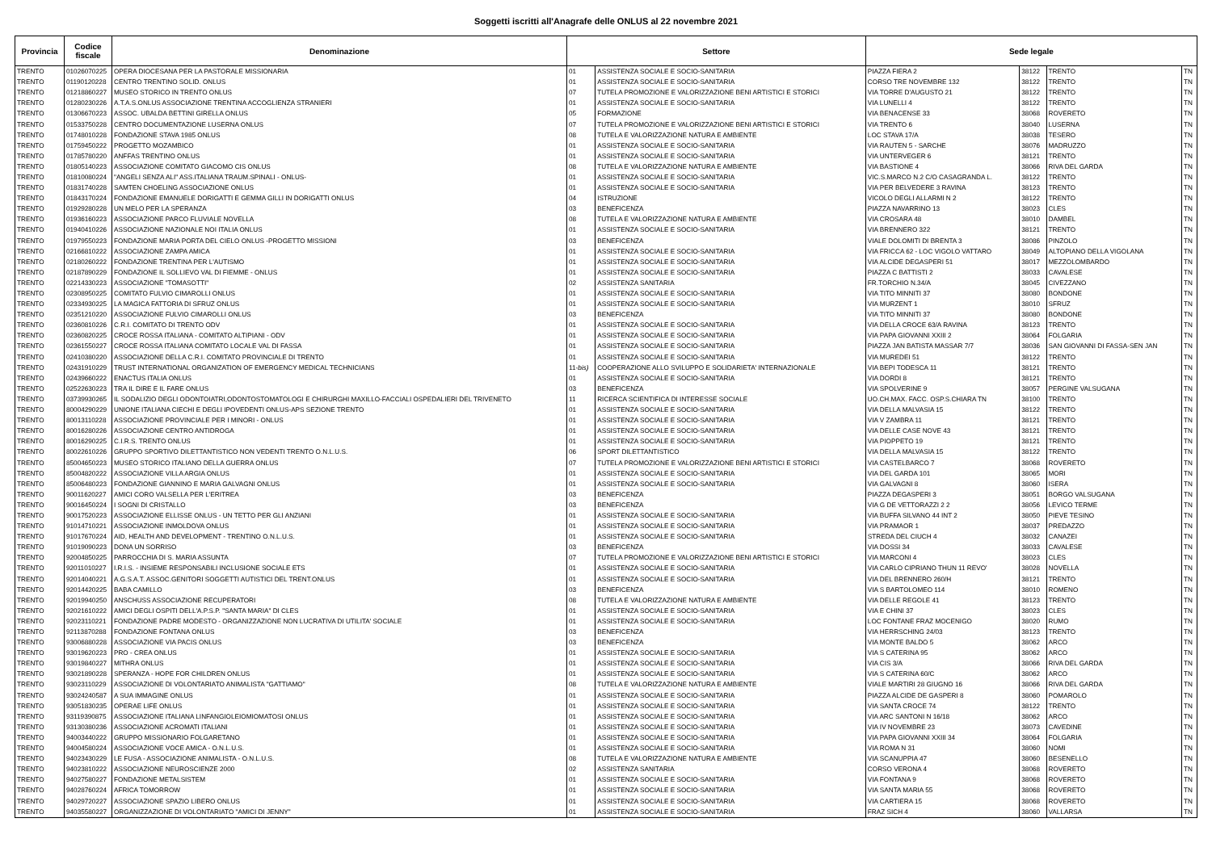Soggetti iscritti all'Anagrafe delle ONLUS al 22 novembre 2021
| Provincia | Codice fiscale | Denominazione | Settore | | Sede legale | | | |
| --- | --- | --- | --- | --- | --- | --- | --- | --- |
| TRENTO | 01026070225 | OPERA DIOCESANA PER LA PASTORALE MISSIONARIA | 01 | ASSISTENZA SOCIALE E SOCIO-SANITARIA | PIAZZA FIERA 2 | 38122 | TRENTO | TN |
| TRENTO | 01190120228 | CENTRO TRENTINO SOLID. ONLUS | 01 | ASSISTENZA SOCIALE E SOCIO-SANITARIA | CORSO TRE NOVEMBRE 132 | 38122 | TRENTO | TN |
| TRENTO | 01218860227 | MUSEO STORICO IN TRENTO ONLUS | 07 | TUTELA PROMOZIONE E VALORIZZAZIONE BENI ARTISTICI E STORICI | VIA TORRE D'AUGUSTO 21 | 38122 | TRENTO | TN |
| TRENTO | 01280230226 | A.T.A.S.ONLUS ASSOCIAZIONE TRENTINA ACCOGLIENZA STRANIERI | 01 | ASSISTENZA SOCIALE E SOCIO-SANITARIA | VIA LUNELLI 4 | 38122 | TRENTO | TN |
| TRENTO | 01306670223 | ASSOC. UBALDA BETTINI GIRELLA ONLUS | 05 | FORMAZIONE | VIA BENACENSE 33 | 38068 | ROVERETO | TN |
| TRENTO | 01533750228 | CENTRO DOCUMENTAZIONE LUSERNA ONLUS | 07 | TUTELA PROMOZIONE E VALORIZZAZIONE BENI ARTISTICI E STORICI | VIA TRENTO 6 | 38040 | LUSERNA | TN |
| TRENTO | 01748010228 | FONDAZIONE STAVA 1985 ONLUS | 08 | TUTELA E VALORIZZAZIONE NATURA E AMBIENTE | LOC STAVA 17/A | 38038 | TESERO | TN |
| TRENTO | 01759450222 | PROGETTO MOZAMBICO | 01 | ASSISTENZA SOCIALE E SOCIO-SANITARIA | VIA RAUTEN 5 - SARCHE | 38076 | MADRUZZO | TN |
| TRENTO | 01785780220 | ANFFAS TRENTINO ONLUS | 01 | ASSISTENZA SOCIALE E SOCIO-SANITARIA | VIA UNTERVEGER 6 | 38121 | TRENTO | TN |
| TRENTO | 01805140223 | ASSOCIAZIONE COMITATO GIACOMO CIS ONLUS | 08 | TUTELA E VALORIZZAZIONE NATURA E AMBIENTE | VIA BASTIONE 4 | 38066 | RIVA DEL GARDA | TN |
| TRENTO | 01810080224 | "ANGELI SENZA ALI" ASS.ITALIANA TRAUM.SPINALI - ONLUS- | 01 | ASSISTENZA SOCIALE E SOCIO-SANITARIA | VIC.S.MARCO N.2 C/O CASAGRANDA L. | 38122 | TRENTO | TN |
| TRENTO | 01831740228 | SAMTEN CHOELING ASSOCIAZIONE ONLUS | 01 | ASSISTENZA SOCIALE E SOCIO-SANITARIA | VIA PER BELVEDERE 3 RAVINA | 38123 | TRENTO | TN |
| TRENTO | 01843170224 | FONDAZIONE EMANUELE DORIGATTI E GEMMA GILLI IN DORIGATTI ONLUS | 04 | ISTRUZIONE | VICOLO DEGLI ALLARMI N 2 | 38122 | TRENTO | TN |
| TRENTO | 01929280228 | UN MELO PER LA SPERANZA | 03 | BENEFICENZA | PIAZZA NAVARRINO 13 | 38023 | CLES | TN |
| TRENTO | 01936160223 | ASSOCIAZIONE PARCO FLUVIALE NOVELLA | 08 | TUTELA E VALORIZZAZIONE NATURA E AMBIENTE | VIA CROSARA 48 | 38010 | DAMBEL | TN |
| TRENTO | 01940410226 | ASSOCIAZIONE NAZIONALE NOI ITALIA ONLUS | 01 | ASSISTENZA SOCIALE E SOCIO-SANITARIA | VIA BRENNERO 322 | 38121 | TRENTO | TN |
| TRENTO | 01979550223 | FONDAZIONE MARIA PORTA DEL CIELO ONLUS -PROGETTO MISSIONI | 03 | BENEFICENZA | VIALE DOLOMITI DI BRENTA 3 | 38086 | PINZOLO | TN |
| TRENTO | 02166810222 | ASSOCIAZIONE ZAMPA AMICA | 01 | ASSISTENZA SOCIALE E SOCIO-SANITARIA | VIA FRICCA 62 - LOC VIGOLO VATTARO | 38049 | ALTOPIANO DELLA VIGOLANA | TN |
| TRENTO | 02180260222 | FONDAZIONE TRENTINA PER L'AUTISMO | 01 | ASSISTENZA SOCIALE E SOCIO-SANITARIA | VIA ALCIDE DEGASPERI 51 | 38017 | MEZZOLOMBARDO | TN |
| TRENTO | 02187890229 | FONDAZIONE IL SOLLIEVO VAL DI FIEMME - ONLUS | 01 | ASSISTENZA SOCIALE E SOCIO-SANITARIA | PIAZZA C BATTISTI 2 | 38033 | CAVALESE | TN |
| TRENTO | 02214330223 | ASSOCIAZIONE "TOMASOTTI" | 02 | ASSISTENZA SANITARIA | FR.TORCHIO N.34/A | 38045 | CIVEZZANO | TN |
| TRENTO | 02308950225 | COMITATO FULVIO CIMAROLLI ONLUS | 01 | ASSISTENZA SOCIALE E SOCIO-SANITARIA | VIA TITO MINNITI 37 | 38080 | BONDONE | TN |
| TRENTO | 02334930225 | LA MAGICA FATTORIA DI SFRUZ ONLUS | 01 | ASSISTENZA SOCIALE E SOCIO-SANITARIA | VIA MURZENT 1 | 38010 | SFRUZ | TN |
| TRENTO | 02351210220 | ASSOCIAZIONE FULVIO CIMAROLLI ONLUS | 03 | BENEFICENZA | VIA TITO MINNITI 37 | 38080 | BONDONE | TN |
| TRENTO | 02360810226 | C.R.I. COMITATO DI TRENTO ODV | 01 | ASSISTENZA SOCIALE E SOCIO-SANITARIA | VIA DELLA CROCE 63/A RAVINA | 38123 | TRENTO | TN |
| TRENTO | 02360820225 | CROCE ROSSA ITALIANA - COMITATO ALTIPIANI - ODV | 01 | ASSISTENZA SOCIALE E SOCIO-SANITARIA | VIA PAPA GIOVANNI XXIII 2 | 38064 | FOLGARIA | TN |
| TRENTO | 02361550227 | CROCE ROSSA ITALIANA COMITATO LOCALE VAL DI FASSA | 01 | ASSISTENZA SOCIALE E SOCIO-SANITARIA | PIAZZA JAN BATISTA MASSAR 7/7 | 38036 | SAN GIOVANNI DI FASSA-SEN JAN | TN |
| TRENTO | 02410380220 | ASSOCIAZIONE DELLA C.R.I. COMITATO PROVINCIALE DI TRENTO | 01 | ASSISTENZA SOCIALE E SOCIO-SANITARIA | VIA MUREDEI 51 | 38122 | TRENTO | TN |
| TRENTO | 02431910229 | TRUST INTERNATIONAL ORGANIZATION OF EMERGENCY MEDICAL TECHNICIANS | 11- bis) | COOPERAZIONE ALLO SVILUPPO E SOLIDARIETA' INTERNAZIONALE | VIA BEPI TODESCA 11 | 38121 | TRENTO | TN |
| TRENTO | 02439660222 | ENACTUS ITALIA ONLUS | 01 | ASSISTENZA SOCIALE E SOCIO-SANITARIA | VIA DORDI 8 | 38121 | TRENTO | TN |
| TRENTO | 02522630223 | TRA IL DIRE E IL FARE ONLUS | 03 | BENEFICENZA | VIA SPOLVERINE 9 | 38057 | PERGINE VALSUGANA | TN |
| TRENTO | 03739930265 | IL SODALIZIO DEGLI ODONTOIATRI,ODONTOSTOMATOLOGI E CHIRURGHI MAXILLO-FACCIALI OSPEDALIERI DEL TRIVENETO | 11 | RICERCA SCIENTIFICA DI INTERESSE SOCIALE | UO.CH.MAX. FACC. OSP.S.CHIARA TN | 38100 | TRENTO | TN |
| TRENTO | 80004290229 | UNIONE ITALIANA CIECHI E DEGLI IPOVEDENTI ONLUS-APS SEZIONE TRENTO | 01 | ASSISTENZA SOCIALE E SOCIO-SANITARIA | VIA DELLA MALVASIA 15 | 38122 | TRENTO | TN |
| TRENTO | 80013110228 | ASSOCIAZIONE PROVINCIALE PER I MINORI - ONLUS | 01 | ASSISTENZA SOCIALE E SOCIO-SANITARIA | VIA V ZAMBRA 11 | 38121 | TRENTO | TN |
| TRENTO | 80016280226 | ASSOCIAZIONE CENTRO ANTIDROGA | 01 | ASSISTENZA SOCIALE E SOCIO-SANITARIA | VIA DELLE CASE NOVE 43 | 38121 | TRENTO | TN |
| TRENTO | 80016290225 | C.I.R.S. TRENTO ONLUS | 01 | ASSISTENZA SOCIALE E SOCIO-SANITARIA | VIA PIOPPETO 19 | 38121 | TRENTO | TN |
| TRENTO | 80022610226 | GRUPPO SPORTIVO DILETTANTISTICO NON VEDENTI TRENTO O.N.L.U.S. | 06 | SPORT DILETTANTISTICO | VIA DELLA MALVASIA 15 | 38122 | TRENTO | TN |
| TRENTO | 85004650223 | MUSEO STORICO ITALIANO DELLA GUERRA ONLUS | 07 | TUTELA PROMOZIONE E VALORIZZAZIONE BENI ARTISTICI E STORICI | VIA CASTELBARCO 7 | 38068 | ROVERETO | TN |
| TRENTO | 85004820222 | ASSOCIAZIONE VILLA ARGIA ONLUS | 01 | ASSISTENZA SOCIALE E SOCIO-SANITARIA | VIA DEL GARDA 101 | 38065 | MORI | TN |
| TRENTO | 85006480223 | FONDAZIONE GIANNINO E MARIA GALVAGNI ONLUS | 01 | ASSISTENZA SOCIALE E SOCIO-SANITARIA | VIA GALVAGNI 8 | 38060 | ISERA | TN |
| TRENTO | 90011620227 | AMICI CORO VALSELLA PER L'ERITREA | 03 | BENEFICENZA | PIAZZA DEGASPERI 3 | 38051 | BORGO VALSUGANA | TN |
| TRENTO | 90016450224 | I SOGNI DI CRISTALLO | 03 | BENEFICENZA | VIA G DE VETTORAZZI 2 2 | 38056 | LEVICO TERME | TN |
| TRENTO | 90017520223 | ASSOCIAZIONE ELLISSE ONLUS - UN TETTO PER GLI ANZIANI | 01 | ASSISTENZA SOCIALE E SOCIO-SANITARIA | VIA BUFFA SILVANO 44 INT 2 | 38050 | PIEVE TESINO | TN |
| TRENTO | 91014710221 | ASSOCIAZIONE INMOLDOVA ONLUS | 01 | ASSISTENZA SOCIALE E SOCIO-SANITARIA | VIA PRAMAOR 1 | 38037 | PREDAZZO | TN |
| TRENTO | 91017670224 | AID, HEALTH AND DEVELOPMENT - TRENTINO O.N.L.U.S. | 01 | ASSISTENZA SOCIALE E SOCIO-SANITARIA | STREDA DEL CIUCH 4 | 38032 | CANAZEI | TN |
| TRENTO | 91019090223 | DONA UN SORRISO | 03 | BENEFICENZA | VIA DOSSI 34 | 38033 | CAVALESE | TN |
| TRENTO | 92004850225 | PARROCCHIA DI S. MARIA ASSUNTA | 07 | TUTELA PROMOZIONE E VALORIZZAZIONE BENI ARTISTICI E STORICI | VIA MARCONI 4 | 38023 | CLES | TN |
| TRENTO | 92011010227 | I.R.I.S. - INSIEME RESPONSABILI INCLUSIONE SOCIALE ETS | 01 | ASSISTENZA SOCIALE E SOCIO-SANITARIA | VIA CARLO CIPRIANO THUN 11 REVO' | 38028 | NOVELLA | TN |
| TRENTO | 92014040221 | A.G.S.A.T. ASSOC.GENITORI SOGGETTI AUTISTICI DEL TRENT.ONLUS | 01 | ASSISTENZA SOCIALE E SOCIO-SANITARIA | VIA DEL BRENNERO 260/H | 38121 | TRENTO | TN |
| TRENTO | 92014420225 | BABA CAMILLO | 03 | BENEFICENZA | VIA S BARTOLOMEO 114 | 38010 | ROMENO | TN |
| TRENTO | 92019940250 | ANSCHUSS ASSOCIAZIONE RECUPERATORI | 08 | TUTELA E VALORIZZAZIONE NATURA E AMBIENTE | VIA DELLE REGOLE 41 | 38123 | TRENTO | TN |
| TRENTO | 92021610222 | AMICI DEGLI OSPITI DELL'A.P.S.P. "SANTA MARIA" DI CLES | 01 | ASSISTENZA SOCIALE E SOCIO-SANITARIA | VIA E CHINI 37 | 38023 | CLES | TN |
| TRENTO | 92023110221 | FONDAZIONE PADRE MODESTO - ORGANIZZAZIONE NON LUCRATIVA DI UTILITA' SOCIALE | 01 | ASSISTENZA SOCIALE E SOCIO-SANITARIA | LOC FONTANE FRAZ MOCENIGO | 38020 | RUMO | TN |
| TRENTO | 92113870288 | FONDAZIONE FONTANA ONLUS | 03 | BENEFICENZA | VIA HERRSCHING 24/03 | 38123 | TRENTO | TN |
| TRENTO | 93006880228 | ASSOCIAZIONE VIA PACIS ONLUS | 03 | BENEFICENZA | VIA MONTE BALDO 5 | 38062 | ARCO | TN |
| TRENTO | 93019620223 | PRO - CREA ONLUS | 01 | ASSISTENZA SOCIALE E SOCIO-SANITARIA | VIA S CATERINA 95 | 38062 | ARCO | TN |
| TRENTO | 93019840227 | MITHRA ONLUS | 01 | ASSISTENZA SOCIALE E SOCIO-SANITARIA | VIA CIS 3/A | 38066 | RIVA DEL GARDA | TN |
| TRENTO | 93021890228 | SPERANZA - HOPE FOR CHILDREN ONLUS | 01 | ASSISTENZA SOCIALE E SOCIO-SANITARIA | VIA S CATERINA 60/C | 38062 | ARCO | TN |
| TRENTO | 93023110229 | ASSOCIAZIONE DI VOLONTARIATO ANIMALISTA "GATTIAMO" | 08 | TUTELA E VALORIZZAZIONE NATURA E AMBIENTE | VIALE MARTIRI 28 GIUGNO 16 | 38066 | RIVA DEL GARDA | TN |
| TRENTO | 93024240587 | A SUA IMMAGINE ONLUS | 01 | ASSISTENZA SOCIALE E SOCIO-SANITARIA | PIAZZA ALCIDE DE GASPERI 8 | 38060 | POMAROLO | TN |
| TRENTO | 93051830235 | OPERAE LIFE ONLUS | 01 | ASSISTENZA SOCIALE E SOCIO-SANITARIA | VIA SANTA CROCE 74 | 38122 | TRENTO | TN |
| TRENTO | 93119390875 | ASSOCIAZIONE ITALIANA LINFANGIOLEIOMIOMATOSI ONLUS | 01 | ASSISTENZA SOCIALE E SOCIO-SANITARIA | VIA ARC SANTONI N 16/18 | 38062 | ARCO | TN |
| TRENTO | 93130380236 | ASSOCIAZIONE ACROMATI ITALIANI | 01 | ASSISTENZA SOCIALE E SOCIO-SANITARIA | VIA IV NOVEMBRE 23 | 38073 | CAVEDINE | TN |
| TRENTO | 94003440222 | GRUPPO MISSIONARIO FOLGARETANO | 01 | ASSISTENZA SOCIALE E SOCIO-SANITARIA | VIA PAPA GIOVANNI XXIII 34 | 38064 | FOLGARIA | TN |
| TRENTO | 94004580224 | ASSOCIAZIONE VOCE AMICA - O.N.L.U.S. | 01 | ASSISTENZA SOCIALE E SOCIO-SANITARIA | VIA ROMA N 31 | 38060 | NOMI | TN |
| TRENTO | 94023430229 | LE FUSA - ASSOCIAZIONE ANIMALISTA - O.N.L.U.S. | 08 | TUTELA E VALORIZZAZIONE NATURA E AMBIENTE | VIA SCANUPPIA 47 | 38060 | BESENELLO | TN |
| TRENTO | 94023810222 | ASSOCIAZIONE NEUROSCIENZE 2000 | 02 | ASSISTENZA SANITARIA | CORSO VERONA 4 | 38068 | ROVERETO | TN |
| TRENTO | 94027580227 | FONDAZIONE METALSISTEM | 01 | ASSISTENZA SOCIALE E SOCIO-SANITARIA | VIA FONTANA 9 | 38068 | ROVERETO | TN |
| TRENTO | 94028760224 | AFRICA TOMORROW | 01 | ASSISTENZA SOCIALE E SOCIO-SANITARIA | VIA SANTA MARIA 55 | 38068 | ROVERETO | TN |
| TRENTO | 94029720227 | ASSOCIAZIONE SPAZIO LIBERO ONLUS | 01 | ASSISTENZA SOCIALE E SOCIO-SANITARIA | VIA CARTIERA 15 | 38068 | ROVERETO | TN |
| TRENTO | 94035580227 | ORGANIZZAZIONE DI VOLONTARIATO "AMICI DI JENNY" | 01 | ASSISTENZA SOCIALE E SOCIO-SANITARIA | FRAZ SICH 4 | 38060 | VALLARSA | TN |